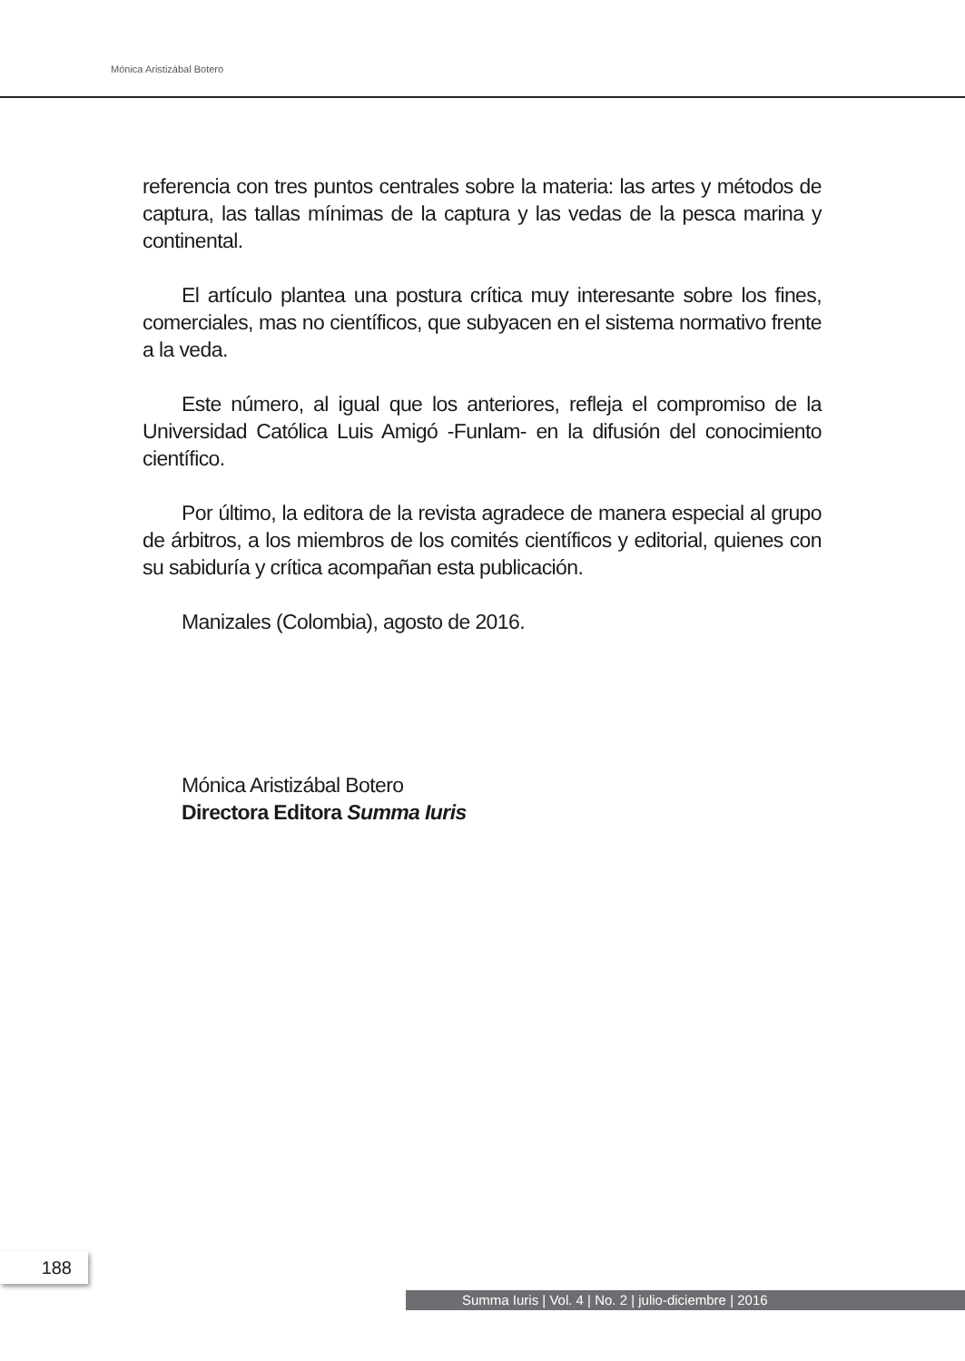Mónica Aristizábal Botero
referencia con tres puntos centrales sobre la materia: las artes y métodos de captura, las tallas mínimas de la captura y las vedas de la pesca marina y continental.
El artículo plantea una postura crítica muy interesante sobre los fines, comerciales, mas no científicos, que subyacen en el sistema normativo frente a la veda.
Este número, al igual que los anteriores, refleja el compromiso de la Universidad Católica Luis Amigó -Funlam- en la difusión del conocimiento científico.
Por último, la editora de la revista agradece de manera especial al grupo de árbitros, a los miembros de los comités científicos y editorial, quienes con su sabiduría y crítica acompañan esta publicación.
Manizales (Colombia), agosto de 2016.
Mónica Aristizábal Botero
Directora Editora Summa Iuris
188
Summa Iuris | Vol. 4 | No. 2 | julio-diciembre | 2016